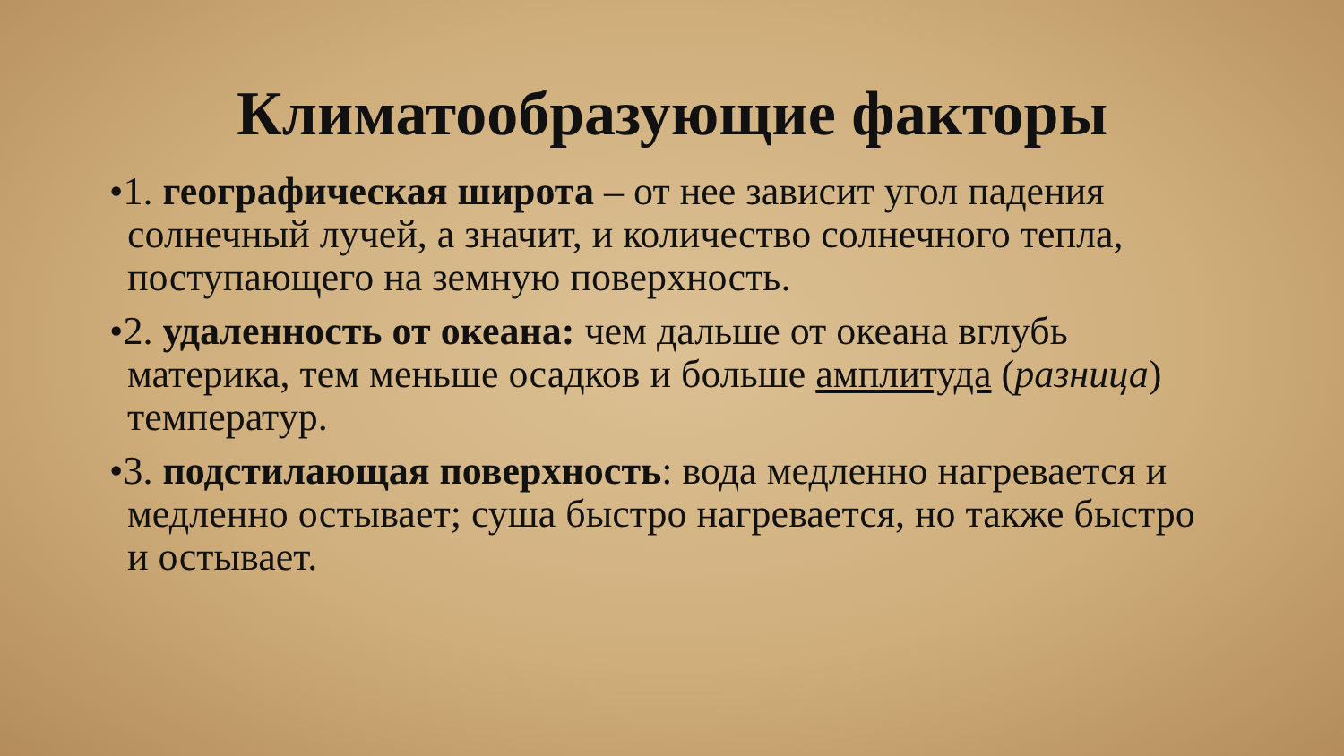Климатообразующие факторы
•1. географическая широта – от нее зависит угол падения солнечный лучей, а значит, и количество солнечного тепла, поступающего на земную поверхность.
•2. удаленность от океана: чем дальше от океана вглубь материка, тем меньше осадков и больше амплитуда (разница) температур.
•3. подстилающая поверхность: вода медленно нагревается и медленно остывает; суша быстро нагревается, но также быстро и остывает.